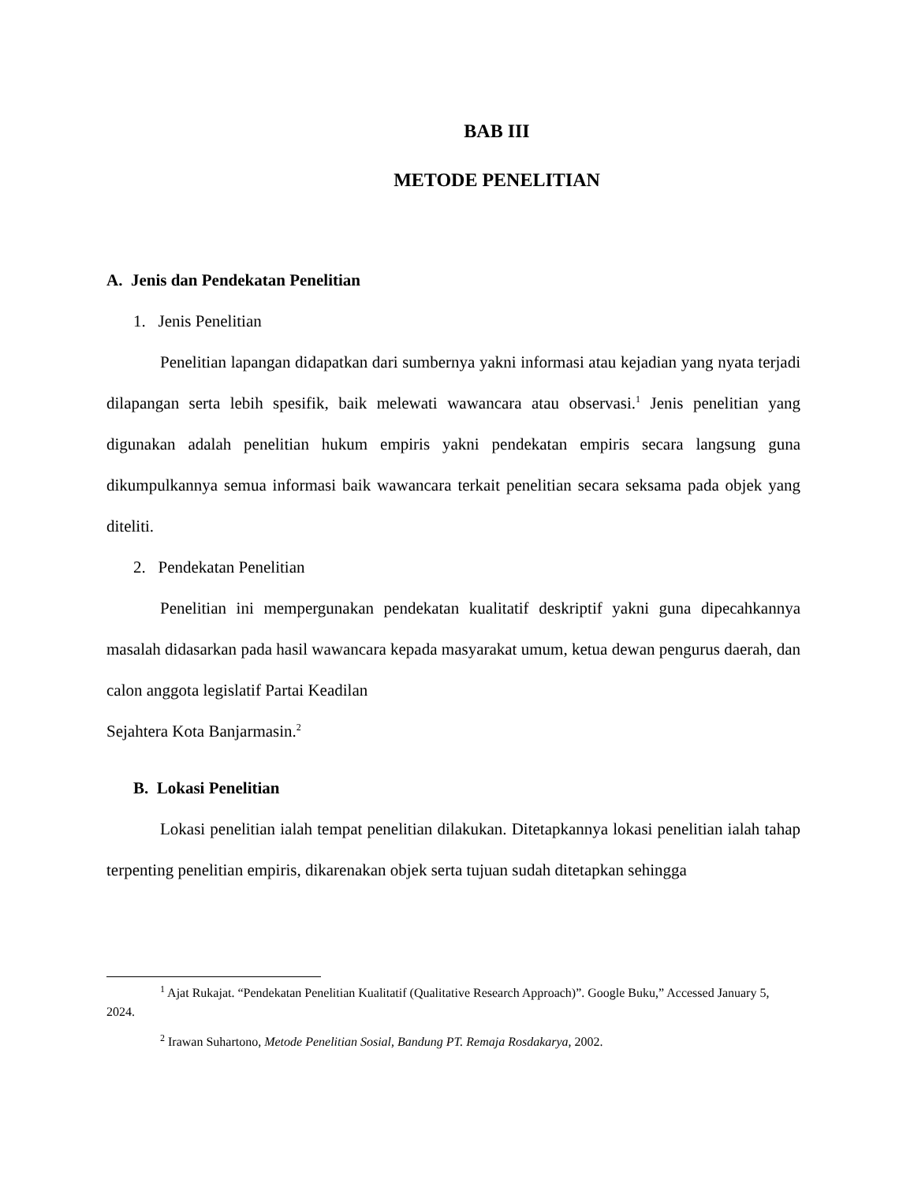BAB III
METODE PENELITIAN
A. Jenis dan Pendekatan Penelitian
1. Jenis Penelitian
Penelitian lapangan didapatkan dari sumbernya yakni informasi atau kejadian yang nyata terjadi dilapangan serta lebih spesifik, baik melewati wawancara atau observasi.<sup>1</sup> Jenis penelitian yang digunakan adalah penelitian hukum empiris yakni pendekatan empiris secara langsung guna dikumpulkannya semua informasi baik wawancara terkait penelitian secara seksama pada objek yang diteliti.
2. Pendekatan Penelitian
Penelitian ini mempergunakan pendekatan kualitatif deskriptif yakni guna dipecahkannya masalah didasarkan pada hasil wawancara kepada masyarakat umum, ketua dewan pengurus daerah, dan calon anggota legislatif Partai Keadilan
Sejahtera Kota Banjarmasin.<sup>2</sup>
B. Lokasi Penelitian
Lokasi penelitian ialah tempat penelitian dilakukan. Ditetapkannya lokasi penelitian ialah tahap terpenting penelitian empiris, dikarenakan objek serta tujuan sudah ditetapkan sehingga
<sup>1</sup> Ajat Rukajat. “Pendekatan Penelitian Kualitatif (Qualitative Research Approach)”. Google Buku,” Accessed January 5, 2024.
<sup>2</sup> Irawan Suhartono, Metode Penelitian Sosial, Bandung PT. Remaja Rosdakarya, 2002.